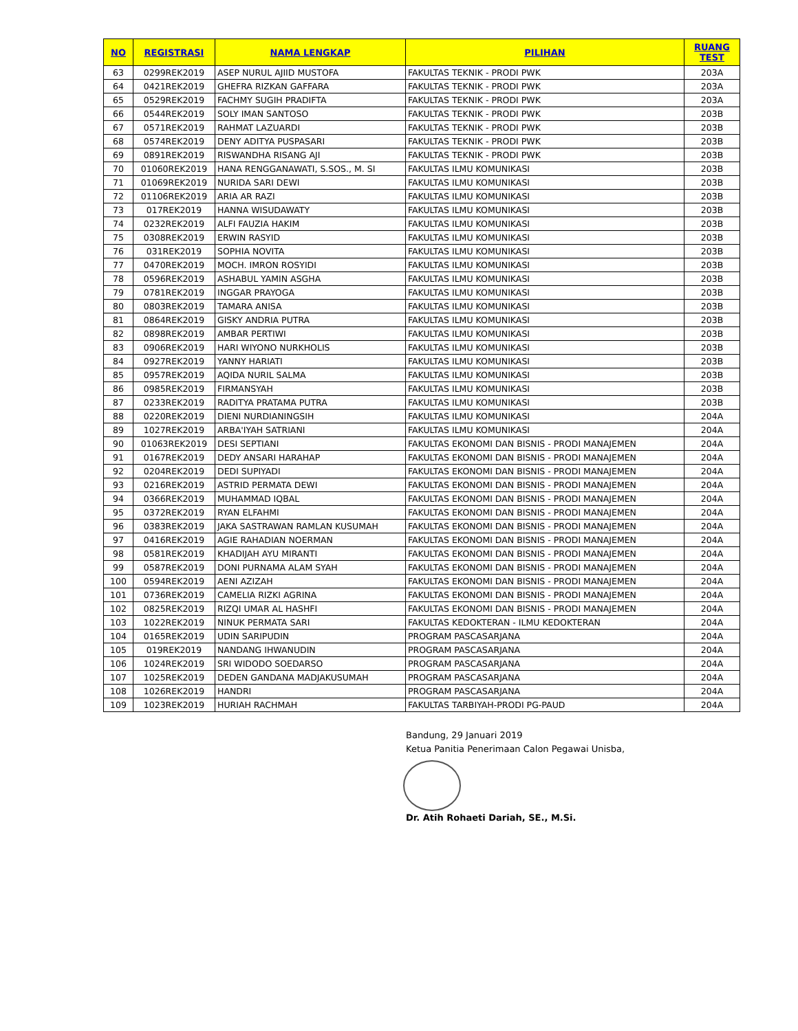| NO | REGISTRASI | NAMA LENGKAP | PILIHAN | RUANG TEST |
| --- | --- | --- | --- | --- |
| 63 | 0299REK2019 | ASEP NURUL AJIID MUSTOFA | FAKULTAS TEKNIK - PRODI PWK | 203A |
| 64 | 0421REK2019 | GHEFRA RIZKAN GAFFARA | FAKULTAS TEKNIK - PRODI PWK | 203A |
| 65 | 0529REK2019 | FACHMY SUGIH PRADIFTA | FAKULTAS TEKNIK - PRODI PWK | 203A |
| 66 | 0544REK2019 | SOLY IMAN SANTOSO | FAKULTAS TEKNIK - PRODI PWK | 203B |
| 67 | 0571REK2019 | RAHMAT LAZUARDI | FAKULTAS TEKNIK - PRODI PWK | 203B |
| 68 | 0574REK2019 | DENY ADITYA PUSPASARI | FAKULTAS TEKNIK - PRODI PWK | 203B |
| 69 | 0891REK2019 | RISWANDHA RISANG AJI | FAKULTAS TEKNIK - PRODI PWK | 203B |
| 70 | 01060REK2019 | HANA RENGGANAWATI, S.SOS., M. SI | FAKULTAS ILMU KOMUNIKASI | 203B |
| 71 | 01069REK2019 | NURIDA SARI DEWI | FAKULTAS ILMU KOMUNIKASI | 203B |
| 72 | 01106REK2019 | ARIA AR RAZI | FAKULTAS ILMU KOMUNIKASI | 203B |
| 73 | 017REK2019 | HANNA WISUDAWATY | FAKULTAS ILMU KOMUNIKASI | 203B |
| 74 | 0232REK2019 | ALFI FAUZIA HAKIM | FAKULTAS ILMU KOMUNIKASI | 203B |
| 75 | 0308REK2019 | ERWIN RASYID | FAKULTAS ILMU KOMUNIKASI | 203B |
| 76 | 031REK2019 | SOPHIA NOVITA | FAKULTAS ILMU KOMUNIKASI | 203B |
| 77 | 0470REK2019 | MOCH. IMRON ROSYIDI | FAKULTAS ILMU KOMUNIKASI | 203B |
| 78 | 0596REK2019 | ASHABUL YAMIN ASGHA | FAKULTAS ILMU KOMUNIKASI | 203B |
| 79 | 0781REK2019 | INGGAR PRAYOGA | FAKULTAS ILMU KOMUNIKASI | 203B |
| 80 | 0803REK2019 | TAMARA ANISA | FAKULTAS ILMU KOMUNIKASI | 203B |
| 81 | 0864REK2019 | GISKY ANDRIA PUTRA | FAKULTAS ILMU KOMUNIKASI | 203B |
| 82 | 0898REK2019 | AMBAR PERTIWI | FAKULTAS ILMU KOMUNIKASI | 203B |
| 83 | 0906REK2019 | HARI WIYONO NURKHOLIS | FAKULTAS ILMU KOMUNIKASI | 203B |
| 84 | 0927REK2019 | YANNY HARIATI | FAKULTAS ILMU KOMUNIKASI | 203B |
| 85 | 0957REK2019 | AQIDA NURIL SALMA | FAKULTAS ILMU KOMUNIKASI | 203B |
| 86 | 0985REK2019 | FIRMANSYAH | FAKULTAS ILMU KOMUNIKASI | 203B |
| 87 | 0233REK2019 | RADITYA PRATAMA PUTRA | FAKULTAS ILMU KOMUNIKASI | 203B |
| 88 | 0220REK2019 | DIENI NURDIANINGSIH | FAKULTAS ILMU KOMUNIKASI | 204A |
| 89 | 1027REK2019 | ARBA'IYAH SATRIANI | FAKULTAS ILMU KOMUNIKASI | 204A |
| 90 | 01063REK2019 | DESI SEPTIANI | FAKULTAS EKONOMI DAN BISNIS - PRODI MANAJEMEN | 204A |
| 91 | 0167REK2019 | DEDY ANSARI HARAHAP | FAKULTAS EKONOMI DAN BISNIS - PRODI MANAJEMEN | 204A |
| 92 | 0204REK2019 | DEDI SUPIYADI | FAKULTAS EKONOMI DAN BISNIS - PRODI MANAJEMEN | 204A |
| 93 | 0216REK2019 | ASTRID PERMATA DEWI | FAKULTAS EKONOMI DAN BISNIS - PRODI MANAJEMEN | 204A |
| 94 | 0366REK2019 | MUHAMMAD IQBAL | FAKULTAS EKONOMI DAN BISNIS - PRODI MANAJEMEN | 204A |
| 95 | 0372REK2019 | RYAN ELFAHMI | FAKULTAS EKONOMI DAN BISNIS - PRODI MANAJEMEN | 204A |
| 96 | 0383REK2019 | JAKA SASTRAWAN RAMLAN KUSUMAH | FAKULTAS EKONOMI DAN BISNIS - PRODI MANAJEMEN | 204A |
| 97 | 0416REK2019 | AGIE RAHADIAN NOERMAN | FAKULTAS EKONOMI DAN BISNIS - PRODI MANAJEMEN | 204A |
| 98 | 0581REK2019 | KHADIJAH AYU MIRANTI | FAKULTAS EKONOMI DAN BISNIS - PRODI MANAJEMEN | 204A |
| 99 | 0587REK2019 | DONI PURNAMA ALAM SYAH | FAKULTAS EKONOMI DAN BISNIS - PRODI MANAJEMEN | 204A |
| 100 | 0594REK2019 | AENI AZIZAH | FAKULTAS EKONOMI DAN BISNIS - PRODI MANAJEMEN | 204A |
| 101 | 0736REK2019 | CAMELIA RIZKI AGRINA | FAKULTAS EKONOMI DAN BISNIS - PRODI MANAJEMEN | 204A |
| 102 | 0825REK2019 | RIZQI UMAR AL HASHFI | FAKULTAS EKONOMI DAN BISNIS - PRODI MANAJEMEN | 204A |
| 103 | 1022REK2019 | NINUK PERMATA SARI | FAKULTAS KEDOKTERAN - ILMU KEDOKTERAN | 204A |
| 104 | 0165REK2019 | UDIN SARIPUDIN | PROGRAM PASCASARJANA | 204A |
| 105 | 019REK2019 | NANDANG IHWANUDIN | PROGRAM PASCASARJANA | 204A |
| 106 | 1024REK2019 | SRI WIDODO SOEDARSO | PROGRAM PASCASARJANA | 204A |
| 107 | 1025REK2019 | DEDEN GANDANA MADJAKUSUMAH | PROGRAM PASCASARJANA | 204A |
| 108 | 1026REK2019 | HANDRI | PROGRAM PASCASARJANA | 204A |
| 109 | 1023REK2019 | HURIAH RACHMAH | FAKULTAS TARBIYAH-PRODI PG-PAUD | 204A |
Bandung, 29 Januari 2019
Ketua Panitia Penerimaan Calon Pegawai Unisba,
Dr. Atih Rohaeti Dariah, SE., M.Si.